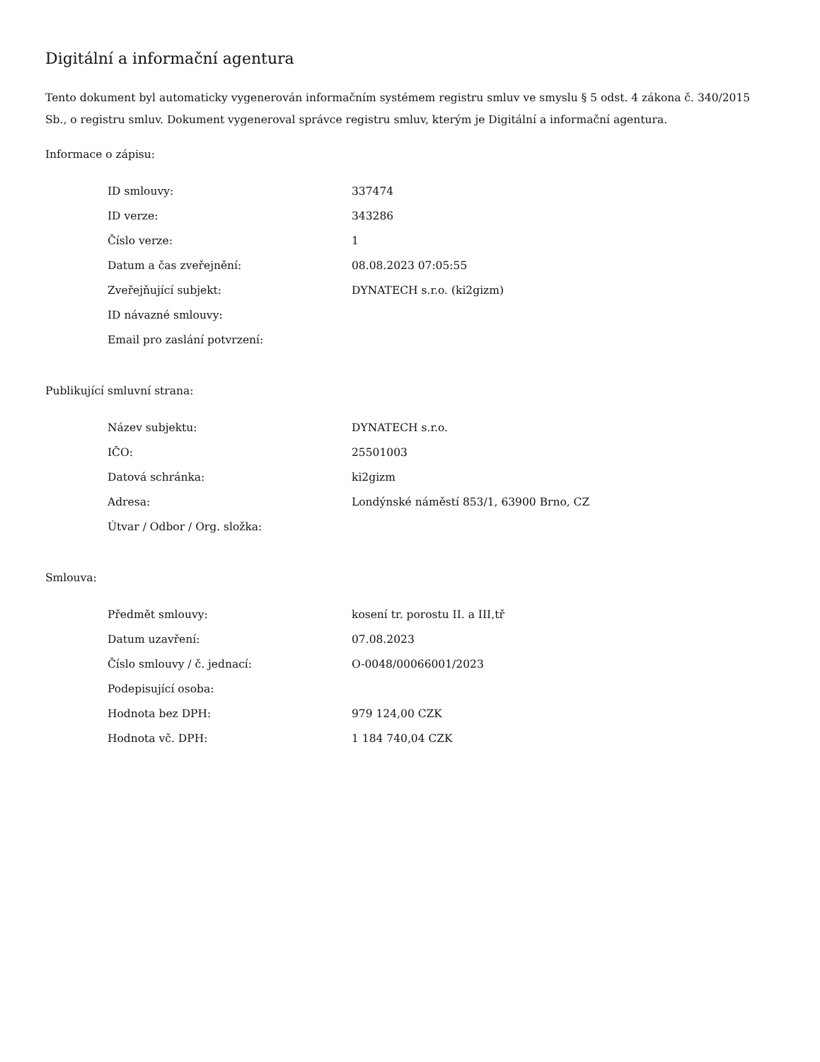Digitální a informační agentura
Tento dokument byl automaticky vygenerován informačním systémem registru smluv ve smyslu § 5 odst. 4 zákona č. 340/2015 Sb., o registru smluv. Dokument vygeneroval správce registru smluv, kterým je Digitální a informační agentura.
Informace o zápisu:
| ID smlouvy: | 337474 |
| ID verze: | 343286 |
| Číslo verze: | 1 |
| Datum a čas zveřejnění: | 08.08.2023 07:05:55 |
| Zveřejňující subjekt: | DYNATECH s.r.o. (ki2gizm) |
| ID návazné smlouvy: | |
| Email pro zaslání potvrzení: | |
Publikující smluvní strana:
| Název subjektu: | DYNATECH s.r.o. |
| IČO: | 25501003 |
| Datová schránka: | ki2gizm |
| Adresa: | Londýnské náměstí 853/1, 63900 Brno, CZ |
| Útvar / Odbor / Org. složka: | |
Smlouva:
| Předmět smlouvy: | kosení tr. porostu II. a III,tř |
| Datum uzavření: | 07.08.2023 |
| Číslo smlouvy / č. jednací: | O-0048/00066001/2023 |
| Podepisující osoba: | |
| Hodnota bez DPH: | 979 124,00 CZK |
| Hodnota vč. DPH: | 1 184 740,04 CZK |